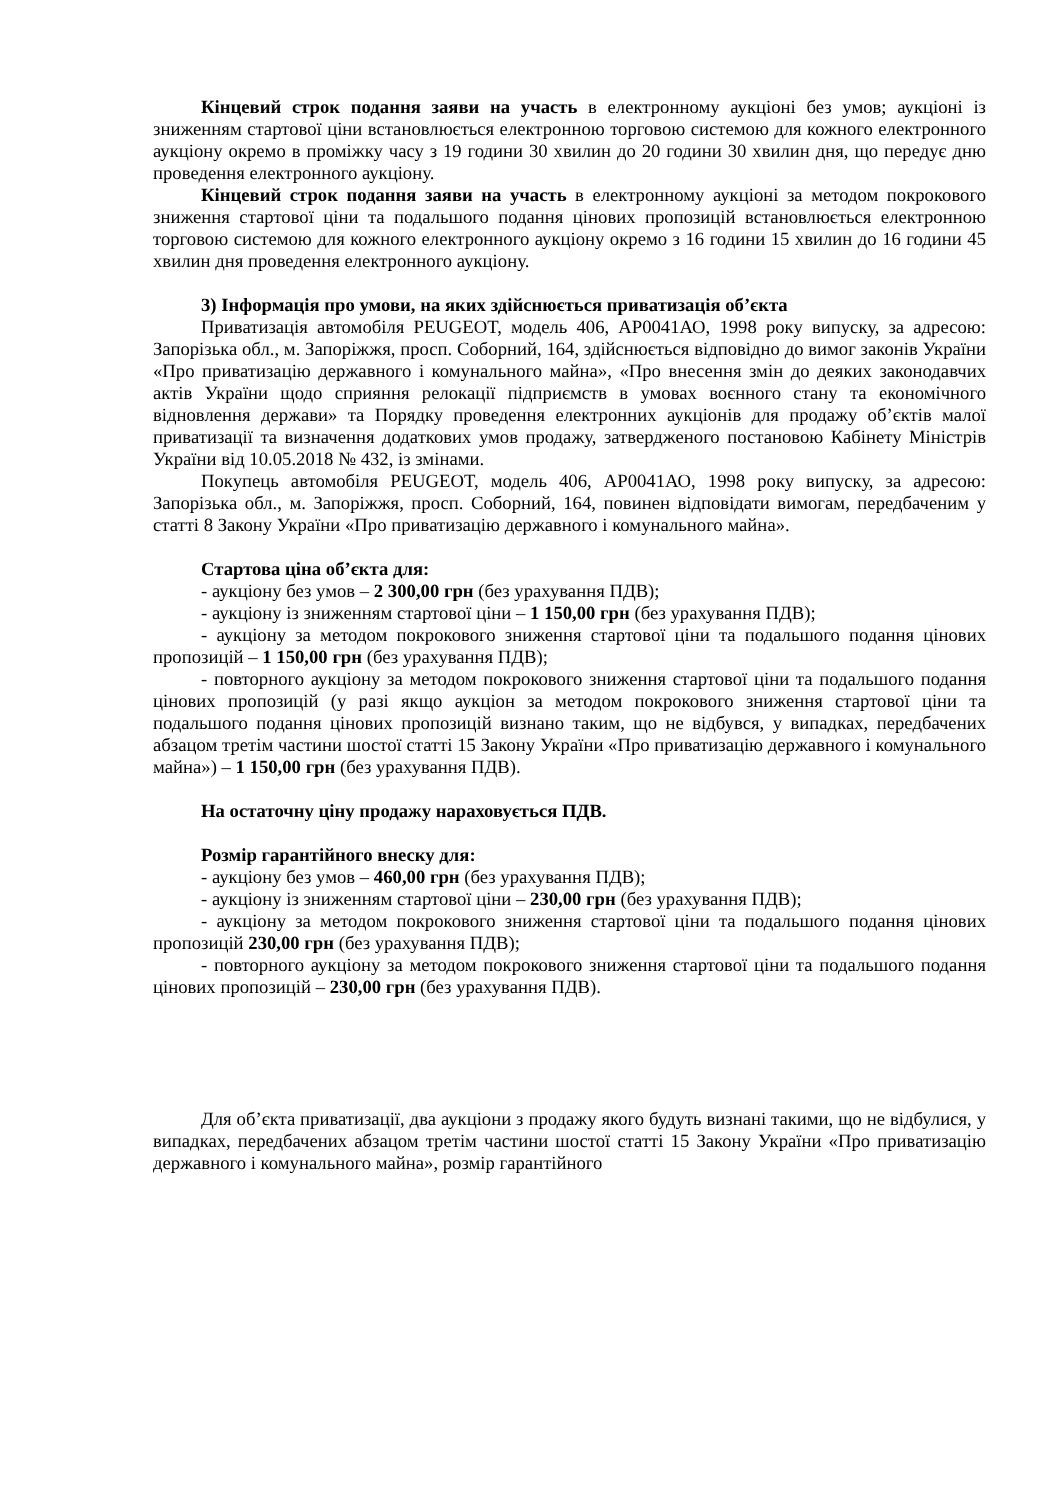Кінцевий строк подання заяви на участь в електронному аукціоні без умов; аукціоні із зниженням стартової ціни встановлюється електронною торговою системою для кожного електронного аукціону окремо в проміжку часу з 19 години 30 хвилин до 20 години 30 хвилин дня, що передує дню проведення електронного аукціону.
Кінцевий строк подання заяви на участь в електронному аукціоні за методом покрокового зниження стартової ціни та подальшого подання цінових пропозицій встановлюється електронною торговою системою для кожного електронного аукціону окремо з 16 години 15 хвилин до 16 години 45 хвилин дня проведення електронного аукціону.
3) Інформація про умови, на яких здійснюється приватизація об’єкта
Приватизація автомобіля PEUGEOT, модель 406, АР0041АО, 1998 року випуску, за адресою: Запорізька обл., м. Запоріжжя, просп. Соборний, 164, здійснюється відповідно до вимог законів України «Про приватизацію державного і комунального майна», «Про внесення змін до деяких законодавчих актів України щодо сприяння релокації підприємств в умовах воєнного стану та економічного відновлення держави» та Порядку проведення електронних аукціонів для продажу об’єктів малої приватизації та визначення додаткових умов продажу, затвердженого постановою Кабінету Міністрів України від 10.05.2018 № 432, із змінами.
Покупець автомобіля PEUGEOT, модель 406, АР0041АО, 1998 року випуску, за адресою: Запорізька обл., м. Запоріжжя, просп. Соборний, 164, повинен відповідати вимогам, передбаченим у статті 8 Закону України «Про приватизацію державного і комунального майна».
Стартова ціна об’єкта для:
- аукціону без умов – 2 300,00 грн (без урахування ПДВ);
- аукціону із зниженням стартової ціни – 1 150,00 грн (без урахування ПДВ);
- аукціону за методом покрокового зниження стартової ціни та подальшого подання цінових пропозицій – 1 150,00 грн (без урахування ПДВ);
- повторного аукціону за методом покрокового зниження стартової ціни та подальшого подання цінових пропозицій (у разі якщо аукціон за методом покрокового зниження стартової ціни та подальшого подання цінових пропозицій визнано таким, що не відбувся, у випадках, передбачених абзацом третім частини шостої статті 15 Закону України «Про приватизацію державного і комунального майна») – 1 150,00 грн (без урахування ПДВ).
На остаточну ціну продажу нараховується ПДВ.
Розмір гарантійного внеску для:
- аукціону без умов – 460,00 грн (без урахування ПДВ);
- аукціону із зниженням стартової ціни – 230,00 грн (без урахування ПДВ);
- аукціону за методом покрокового зниження стартової ціни та подальшого подання цінових пропозицій 230,00 грн (без урахування ПДВ);
- повторного аукціону за методом покрокового зниження стартової ціни та подальшого подання цінових пропозицій – 230,00 грн (без урахування ПДВ).
Для об’єкта приватизації, два аукціони з продажу якого будуть визнані такими, що не відбулися, у випадках, передбачених абзацом третім частини шостої статті 15 Закону України «Про приватизацію державного і комунального майна», розмір гарантійного